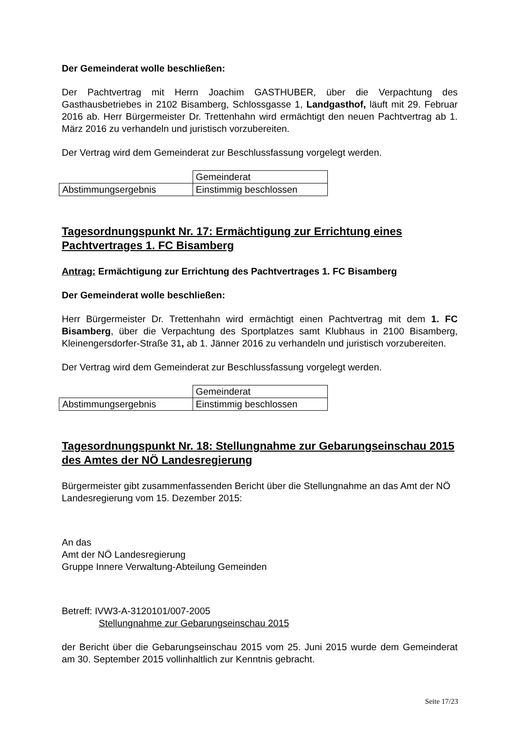Der Gemeinderat wolle beschließen:
Der Pachtvertrag mit Herrn Joachim GASTHUBER, über die Verpachtung des Gasthausbetriebes in 2102 Bisamberg, Schlossgasse 1, Landgasthof, läuft mit 29. Februar 2016 ab. Herr Bürgermeister Dr. Trettenhahn wird ermächtigt den neuen Pachtvertrag ab 1. März 2016 zu verhandeln und juristisch vorzubereiten.
Der Vertrag wird dem Gemeinderat zur Beschlussfassung vorgelegt werden.
| | Gemeinderat |
| Abstimmungsergebnis | Einstimmig beschlossen |
Tagesordnungspunkt Nr. 17: Ermächtigung zur Errichtung eines Pachtvertrages 1. FC Bisamberg
Antrag: Ermächtigung zur Errichtung des Pachtvertrages 1. FC Bisamberg
Der Gemeinderat wolle beschließen:
Herr Bürgermeister Dr. Trettenhahn wird ermächtigt einen Pachtvertrag mit dem 1. FC Bisamberg, über die Verpachtung des Sportplatzes samt Klubhaus in 2100 Bisamberg, Kleinengersdorfer-Straße 31, ab 1. Jänner 2016 zu verhandeln und juristisch vorzubereiten.
Der Vertrag wird dem Gemeinderat zur Beschlussfassung vorgelegt werden.
| | Gemeinderat |
| Abstimmungsergebnis | Einstimmig beschlossen |
Tagesordnungspunkt Nr. 18: Stellungnahme zur Gebarungseinschau 2015 des Amtes der NÖ Landesregierung
Bürgermeister gibt zusammenfassenden Bericht über die Stellungnahme an das Amt der NÖ Landesregierung vom 15. Dezember 2015:
An das
Amt der NÖ Landesregierung
Gruppe Innere Verwaltung-Abteilung Gemeinden
Betreff: IVW3-A-3120101/007-2005
Stellungnahme zur Gebarungseinschau 2015
der Bericht über die Gebarungseinschau 2015 vom 25. Juni 2015 wurde dem Gemeinderat am 30. September 2015 vollinhaltlich zur Kenntnis gebracht.
Seite 17/23